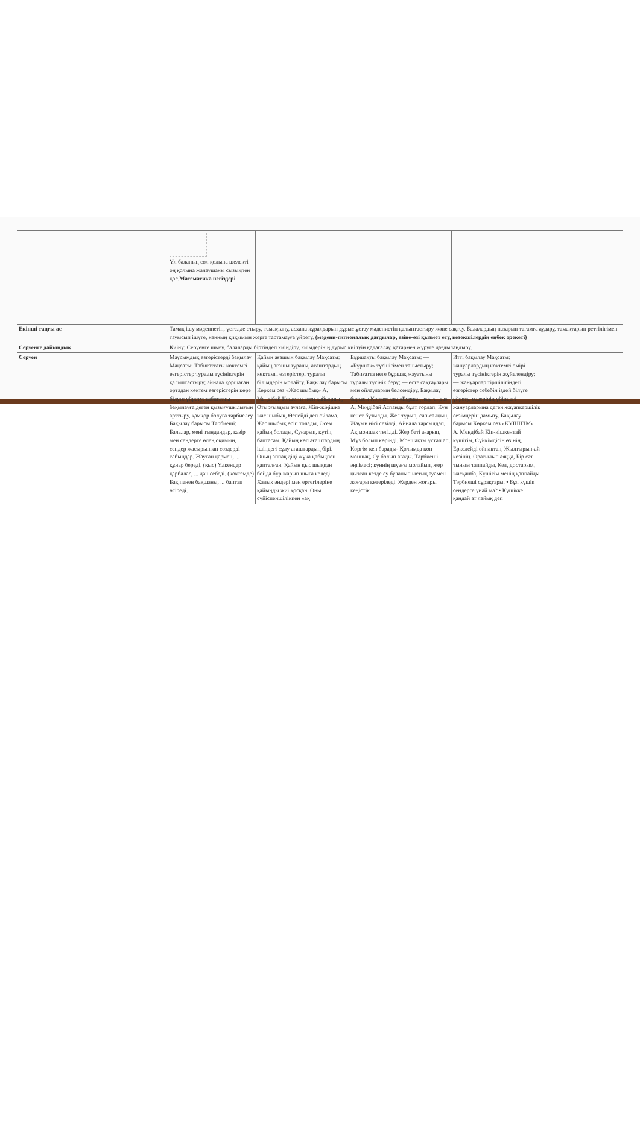| | Үл баланың сол қолына шелекті оң қолына жалаушаны сызықпен қос. Математика негіздері | | | | |
| Екінші таңғы ас | Тамақ ішу мәдениетін, үстелде отыру, тамақтану, асхана құралдарын дұрыс ұстау мәдениетін қалыптастыру және сақтау. Балалардың назарын тағамға аудару, тамақтарын реттілігімен тауысып ішуге, нанның қиқымын жерге тастамауға үйрету. (мәдени-гигиеналық дағдылар, өзіне-өзі қызмет ету, кезекшілердің еңбек әрекеті) | | | | |
| Серуенге дайындық | Киіну: Серуенге шығу, балаларды біртіндеп киіндіру, киімдерінің дұрыс киілуін қадағалау, қатармен жүруге дағдыландыру. | | | | |
| Серуен | Маусымдық өзгерістерді бақылау Мақсаты: Табиғаттағы көктемгі өзгерістер туралы түсініктерін қалыптастыру; айнала қоршаған ортадан көктем өзгерістерін көре білуге үйрету; табиғатты бақылауға деген қызығушылығын арттыру, қамқор болуға тәрбиелеу. Бақылау барысы Тәрбиеші: Балалар, мені тыңдаңдар, қазір мен сендерге өлең оқимын, сендер жасырынған сөздерді табыңдар. Жауған қармен, ... құнар береді. (қыс) Үлкендер қарбалас, ... дән себеді. (көктемде) Бақ пенен бақшаны, ... баптап өсіреді. | Қайың ағашын бақылау Мақсаты: қайың ағашы туралы, ағаштардың көктемгі өзгерістері туралы білімдерін молайту. Бақылау барысы Көркем сөз «Жас шыбық» А. Меңдібай Көшетін әкеп қайыңның, Отырғыздым аулаға. Жіп-жіңішке жас шыбық, Өспейді деп ойлама. Жас шыбық өсіп толады, Әсем қайың болады, Суғарып, күтіп, баптасам. Қайың көп ағаштардың ішіндегі сұлу ағаштардың бірі. Оның аппақ діңі жұқа қабықпен қапталған. Қайың қыс шыққан бойда бүр жарып шыға келеді. Халық әндері мен ертегілеріне қайыңды жиі қосқан. Оны сүйіспеншілікпен «ақ | Бұршақты бақылау Мақсаты: — «Бұршақ» түсінігімен таныстыру; — Табиғатта неге бұршақ жауатыны туралы түсінік беру; — есте сақтаулары мен ойлауларын белсендіру. Бақылау барысы Көркем сөз «Бұршақ жауғанда» А. Меңдібай Аспанды бұлт торлап, Күн кенет бұзылды. Жел тұрып, сап-салқын, Жауын иісі сезілді. Айнала тарсылдап, Ақ моншақ төгілді. Жер беті ағарып, Мұз болып көрінді. Моншақты ұстап ап, Көргім кеп барады- Қолымда көп моншақ, Су болып ағады. Тәрбиеші әңгімесі: күннің шуағы молайып, жер қызған кезде су буланып ыстық ауамен жоғары көтеріледі. Жерден жоғары кеңістік | Итті бақылау Мақсаты: жануарлардың көктемгі өмірі туралы түсініктерін жүйелендіру; — жануарлар тіршілігіндегі өзгерістер себебін іздей білуге үйрету, өздерінің үйіндегі жануарларына деген жауапкершілік сезімдерін дамыту. Бақылау барысы Көркем сөз «КҮШІГІМ» А. Меңдібай Кіп-кішкентай күшігім, Сүйкімдісін өзінің, Еркелейді ойнақтап, Жылтырын-ай көзінің. Оратылып аяққа, Бір сәт тыным таппайды. Кел, достарым, жасқанба, Күшігім менің қаппайды Тәрбиеші сұрақтары. • Бұл күшік сендерге ұнай ма? • Күшікке қандай ат лайық деп | |